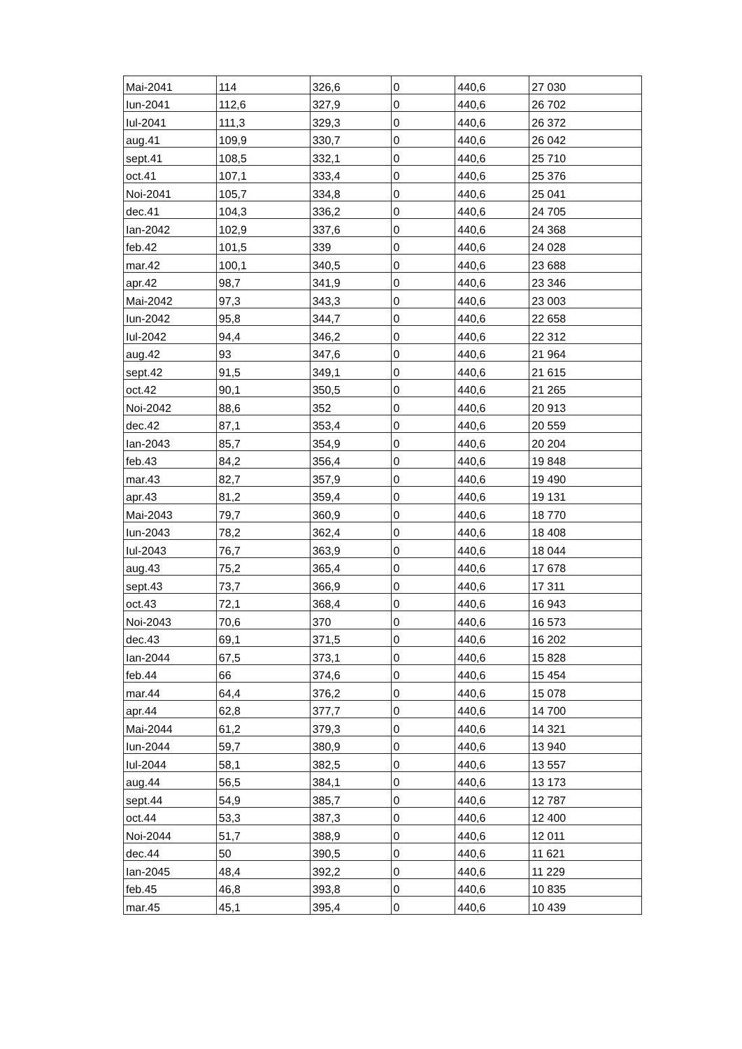| Mai-2041 | 114 | 326,6 | 0 | 440,6 | 27 030 |
| Iun-2041 | 112,6 | 327,9 | 0 | 440,6 | 26 702 |
| Iul-2041 | 111,3 | 329,3 | 0 | 440,6 | 26 372 |
| aug.41 | 109,9 | 330,7 | 0 | 440,6 | 26 042 |
| sept.41 | 108,5 | 332,1 | 0 | 440,6 | 25 710 |
| oct.41 | 107,1 | 333,4 | 0 | 440,6 | 25 376 |
| Noi-2041 | 105,7 | 334,8 | 0 | 440,6 | 25 041 |
| dec.41 | 104,3 | 336,2 | 0 | 440,6 | 24 705 |
| Ian-2042 | 102,9 | 337,6 | 0 | 440,6 | 24 368 |
| feb.42 | 101,5 | 339 | 0 | 440,6 | 24 028 |
| mar.42 | 100,1 | 340,5 | 0 | 440,6 | 23 688 |
| apr.42 | 98,7 | 341,9 | 0 | 440,6 | 23 346 |
| Mai-2042 | 97,3 | 343,3 | 0 | 440,6 | 23 003 |
| Iun-2042 | 95,8 | 344,7 | 0 | 440,6 | 22 658 |
| Iul-2042 | 94,4 | 346,2 | 0 | 440,6 | 22 312 |
| aug.42 | 93 | 347,6 | 0 | 440,6 | 21 964 |
| sept.42 | 91,5 | 349,1 | 0 | 440,6 | 21 615 |
| oct.42 | 90,1 | 350,5 | 0 | 440,6 | 21 265 |
| Noi-2042 | 88,6 | 352 | 0 | 440,6 | 20 913 |
| dec.42 | 87,1 | 353,4 | 0 | 440,6 | 20 559 |
| Ian-2043 | 85,7 | 354,9 | 0 | 440,6 | 20 204 |
| feb.43 | 84,2 | 356,4 | 0 | 440,6 | 19 848 |
| mar.43 | 82,7 | 357,9 | 0 | 440,6 | 19 490 |
| apr.43 | 81,2 | 359,4 | 0 | 440,6 | 19 131 |
| Mai-2043 | 79,7 | 360,9 | 0 | 440,6 | 18 770 |
| Iun-2043 | 78,2 | 362,4 | 0 | 440,6 | 18 408 |
| Iul-2043 | 76,7 | 363,9 | 0 | 440,6 | 18 044 |
| aug.43 | 75,2 | 365,4 | 0 | 440,6 | 17 678 |
| sept.43 | 73,7 | 366,9 | 0 | 440,6 | 17 311 |
| oct.43 | 72,1 | 368,4 | 0 | 440,6 | 16 943 |
| Noi-2043 | 70,6 | 370 | 0 | 440,6 | 16 573 |
| dec.43 | 69,1 | 371,5 | 0 | 440,6 | 16 202 |
| Ian-2044 | 67,5 | 373,1 | 0 | 440,6 | 15 828 |
| feb.44 | 66 | 374,6 | 0 | 440,6 | 15 454 |
| mar.44 | 64,4 | 376,2 | 0 | 440,6 | 15 078 |
| apr.44 | 62,8 | 377,7 | 0 | 440,6 | 14 700 |
| Mai-2044 | 61,2 | 379,3 | 0 | 440,6 | 14 321 |
| Iun-2044 | 59,7 | 380,9 | 0 | 440,6 | 13 940 |
| Iul-2044 | 58,1 | 382,5 | 0 | 440,6 | 13 557 |
| aug.44 | 56,5 | 384,1 | 0 | 440,6 | 13 173 |
| sept.44 | 54,9 | 385,7 | 0 | 440,6 | 12 787 |
| oct.44 | 53,3 | 387,3 | 0 | 440,6 | 12 400 |
| Noi-2044 | 51,7 | 388,9 | 0 | 440,6 | 12 011 |
| dec.44 | 50 | 390,5 | 0 | 440,6 | 11 621 |
| Ian-2045 | 48,4 | 392,2 | 0 | 440,6 | 11 229 |
| feb.45 | 46,8 | 393,8 | 0 | 440,6 | 10 835 |
| mar.45 | 45,1 | 395,4 | 0 | 440,6 | 10 439 |